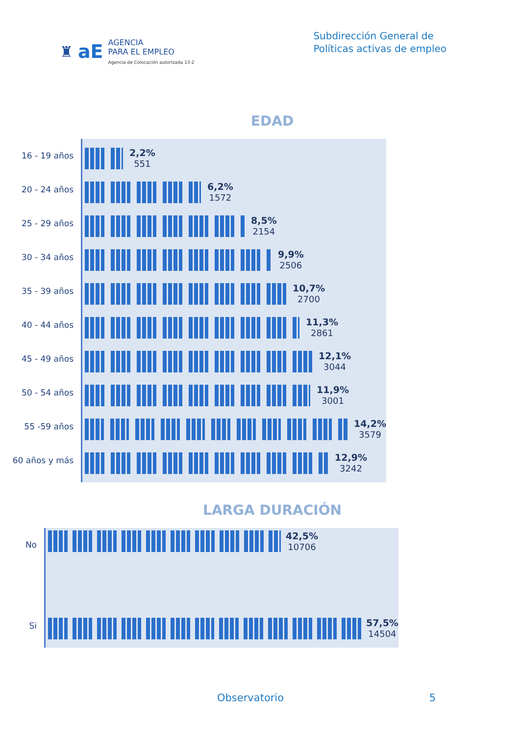♜ aE
AGENCIA
PARA EL EMPLEO
Agencia de Colocación autorizada 13-2
Subdirección General de
Políticas activas de empleo
EDAD
16 - 19 años
20 - 24 años
25 - 29 años
30 - 34 años
35 - 39 años
40 - 44 años
45 - 49 años
50 - 54 años
55 -59 años
60 años y más
2,2%
551
6,2%
1572
8,5%
2154
9,9%
2506
10,7%
2700
11,3%
2861
12,1%
3044
11,9%
3001
14,2%
3579
12,9%
3242
LARGA DURACIÓN
No
Si
42,5%
10706
57,5%
14504
Observatorio 5